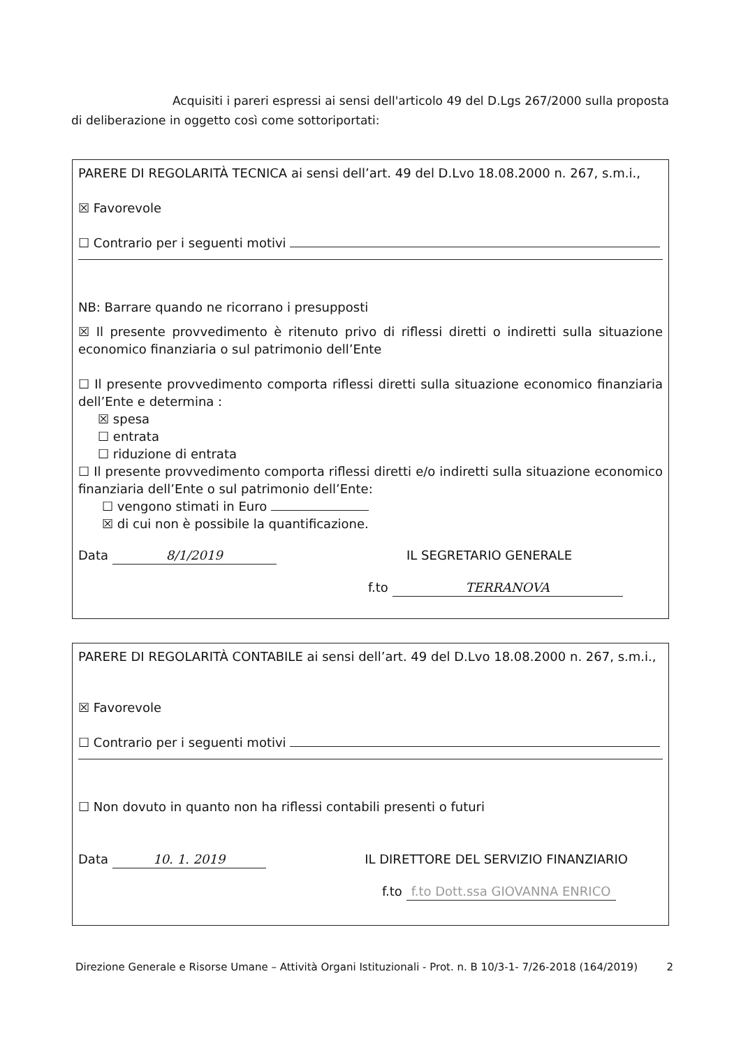Acquisiti i pareri espressi ai sensi dell'articolo 49 del D.Lgs 267/2000 sulla proposta di deliberazione in oggetto così come sottoriportati:
PARERE DI REGOLARITÀ TECNICA ai sensi dell’art. 49 del D.Lvo 18.08.2000 n. 267, s.m.i.,
☒ Favorevole
☐ Contrario per i seguenti motivi
NB: Barrare quando ne ricorrano i presupposti
☒ Il presente provvedimento è ritenuto privo di riflessi diretti o indiretti sulla situazione economico finanziaria o sul patrimonio dell’Ente
☐ Il presente provvedimento comporta riflessi diretti sulla situazione economico finanziaria dell’Ente e determina :
☒ spesa
☐ entrata
☐ riduzione di entrata
☐ Il presente provvedimento comporta riflessi diretti e/o indiretti sulla situazione economico finanziaria dell’Ente o sul patrimonio dell’Ente:
☐ vengono stimati in Euro
☒ di cui non è possibile la quantificazione.
Data 8/1/2019 IL SEGRETARIO GENERALE
f.to TERRANOVA
PARERE DI REGOLARITÀ CONTABILE ai sensi dell’art. 49 del D.Lvo 18.08.2000 n. 267, s.m.i.,
☒ Favorevole
☐ Contrario per i seguenti motivi
☐ Non dovuto in quanto non ha riflessi contabili presenti o futuri
Data 10. 1. 2019 IL DIRETTORE DEL SERVIZIO FINANZIARIO
f.to f.to Dott.ssa GIOVANNA ENRICO
Direzione Generale e Risorse Umane – Attività Organi Istituzionali - Prot. n. B 10/3-1- 7/26-2018 (164/2019) 2